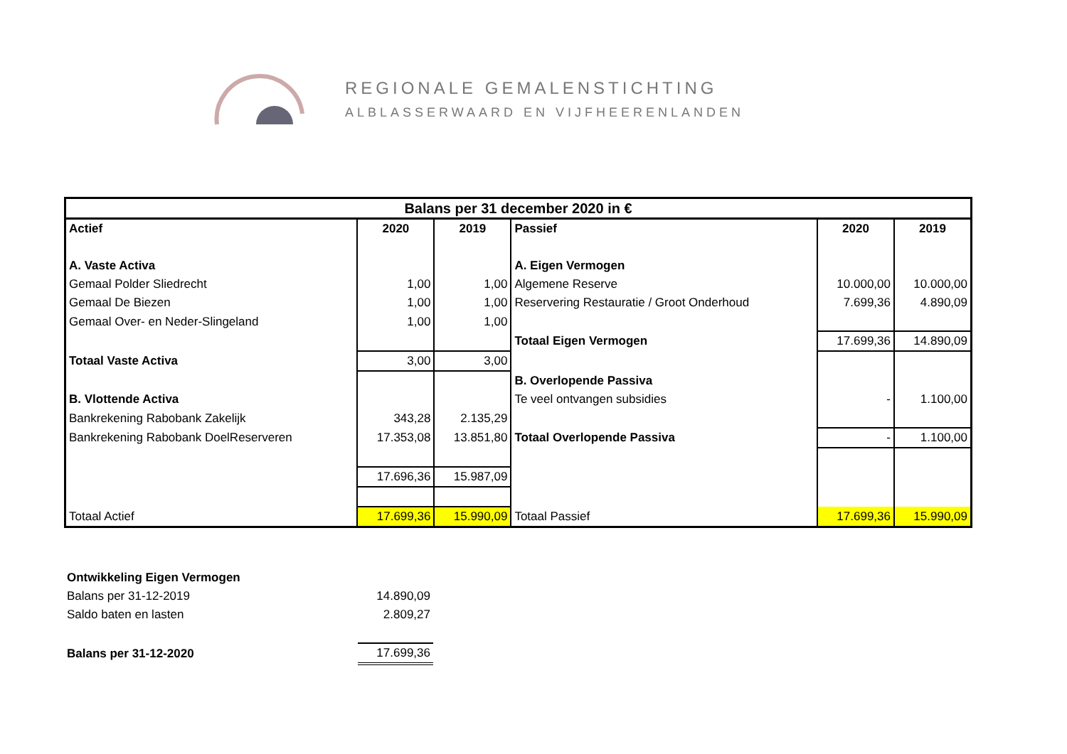REGIONALE GEMALENSTICHTING
ALBLASSERWAARD EN VIJFHEERENLANDEN
| Balans per 31 december 2020 in € | | | | | |
| --- | --- | --- | --- | --- | --- |
| Actief | 2020 | 2019 | Passief | 2020 | 2019 |
| A. Vaste Activa | | | A. Eigen Vermogen | | |
| Gemaal Polder Sliedrecht | 1,00 | 1,00 | Algemene Reserve | 10.000,00 | 10.000,00 |
| Gemaal De Biezen | 1,00 | 1,00 | Reservering Restauratie / Groot Onderhoud | 7.699,36 | 4.890,09 |
| Gemaal Over- en Neder-Slingeland | 1,00 | 1,00 | | | |
| | | | Totaal Eigen Vermogen | 17.699,36 | 14.890,09 |
| Totaal Vaste Activa | 3,00 | 3,00 | | | |
| | | | B. Overlopende Passiva | | |
| B. Vlottende Activa | | | Te veel ontvangen subsidies | - | 1.100,00 |
| Bankrekening Rabobank Zakelijk | 343,28 | 2.135,29 | | | |
| Bankrekening Rabobank DoelReserveren | 17.353,08 | 13.851,80 | Totaal Overlopende Passiva | - | 1.100,00 |
| | 17.696,36 | 15.987,09 | | | |
| Totaal Actief | 17.699,36 | 15.990,09 | Totaal Passief | 17.699,36 | 15.990,09 |
| Ontwikkeling Eigen Vermogen | |
| Balans per 31-12-2019 | 14.890,09 |
| Saldo baten en lasten | 2.809,27 |
| Balans per 31-12-2020 | 17.699,36 |